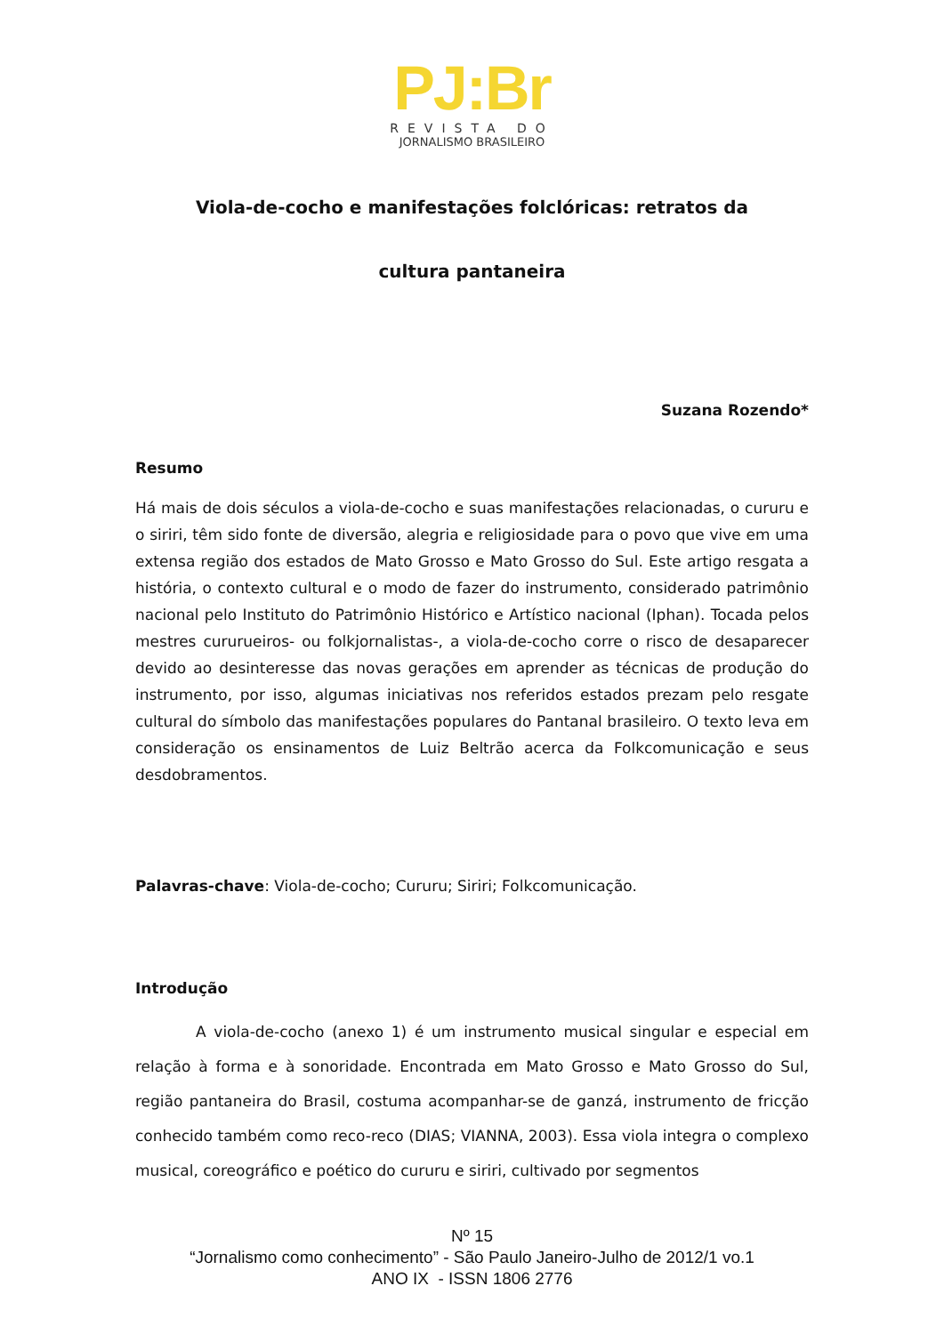PJ:Br
REVISTA DO
JORNALISMO BRASILEIRO
Viola-de-cocho e manifestações folclóricas: retratos da
cultura pantaneira
Suzana Rozendo*
Resumo
Há mais de dois séculos a viola-de-cocho e suas manifestações relacionadas, o cururu e o siriri, têm sido fonte de diversão, alegria e religiosidade para o povo que vive em uma extensa região dos estados de Mato Grosso e Mato Grosso do Sul. Este artigo resgata a história, o contexto cultural e o modo de fazer do instrumento, considerado patrimônio nacional pelo Instituto do Patrimônio Histórico e Artístico nacional (Iphan). Tocada pelos mestres cururueiros- ou folkjornalistas-, a viola-de-cocho corre o risco de desaparecer devido ao desinteresse das novas gerações em aprender as técnicas de produção do instrumento, por isso, algumas iniciativas nos referidos estados prezam pelo resgate cultural do símbolo das manifestações populares do Pantanal brasileiro. O texto leva em consideração os ensinamentos de Luiz Beltrão acerca da Folkcomunicação e seus desdobramentos.
Palavras-chave: Viola-de-cocho; Cururu; Siriri; Folkcomunicação.
Introdução
    A viola-de-cocho (anexo 1) é um instrumento musical singular e especial em relação à forma e à sonoridade. Encontrada em Mato Grosso e Mato Grosso do Sul, região pantaneira do Brasil, costuma acompanhar-se de ganzá, instrumento de fricção conhecido também como reco-reco (DIAS; VIANNA, 2003). Essa viola integra o complexo musical, coreográfico e poético do cururu e siriri, cultivado por segmentos
Nº 15
“Jornalismo como conhecimento” - São Paulo Janeiro-Julho de 2012/1 vo.1
ANO IX - ISSN 1806 2776